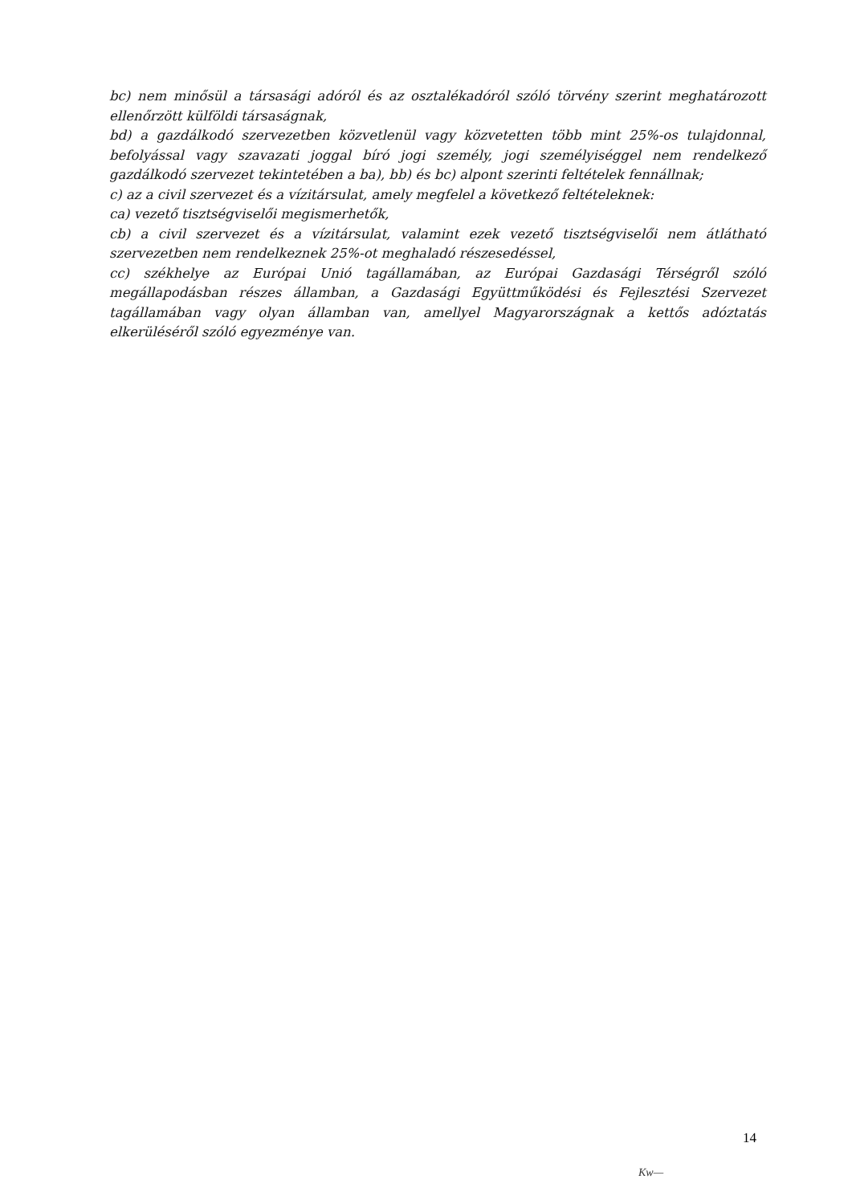bc) nem minősül a társasági adóról és az osztalékadóról szóló törvény szerint meghatározott ellenőrzött külföldi társaságnak,
bd) a gazdálkodó szervezetben közvetlenül vagy közvetetten több mint 25%-os tulajdonnal, befolyással vagy szavazati joggal bíró jogi személy, jogi személyiséggel nem rendelkező gazdálkodó szervezet tekintetében a ba), bb) és bc) alpont szerinti feltételek fennállnak;
c) az a civil szervezet és a vízitársulat, amely megfelel a következő feltételeknek:
ca) vezető tisztségviselői megismerhetők,
cb) a civil szervezet és a vízitársulat, valamint ezek vezető tisztségviselői nem átlátható szervezetben nem rendelkeznek 25%-ot meghaladó részesedéssel,
cc) székhelye az Európai Unió tagállamában, az Európai Gazdasági Térségről szóló megállapodásban részes államban, a Gazdasági Együttműködési és Fejlesztési Szervezet tagállamában vagy olyan államban van, amellyel Magyarországnak a kettős adóztatás elkerüléséről szóló egyezménye van.
14
Kw—